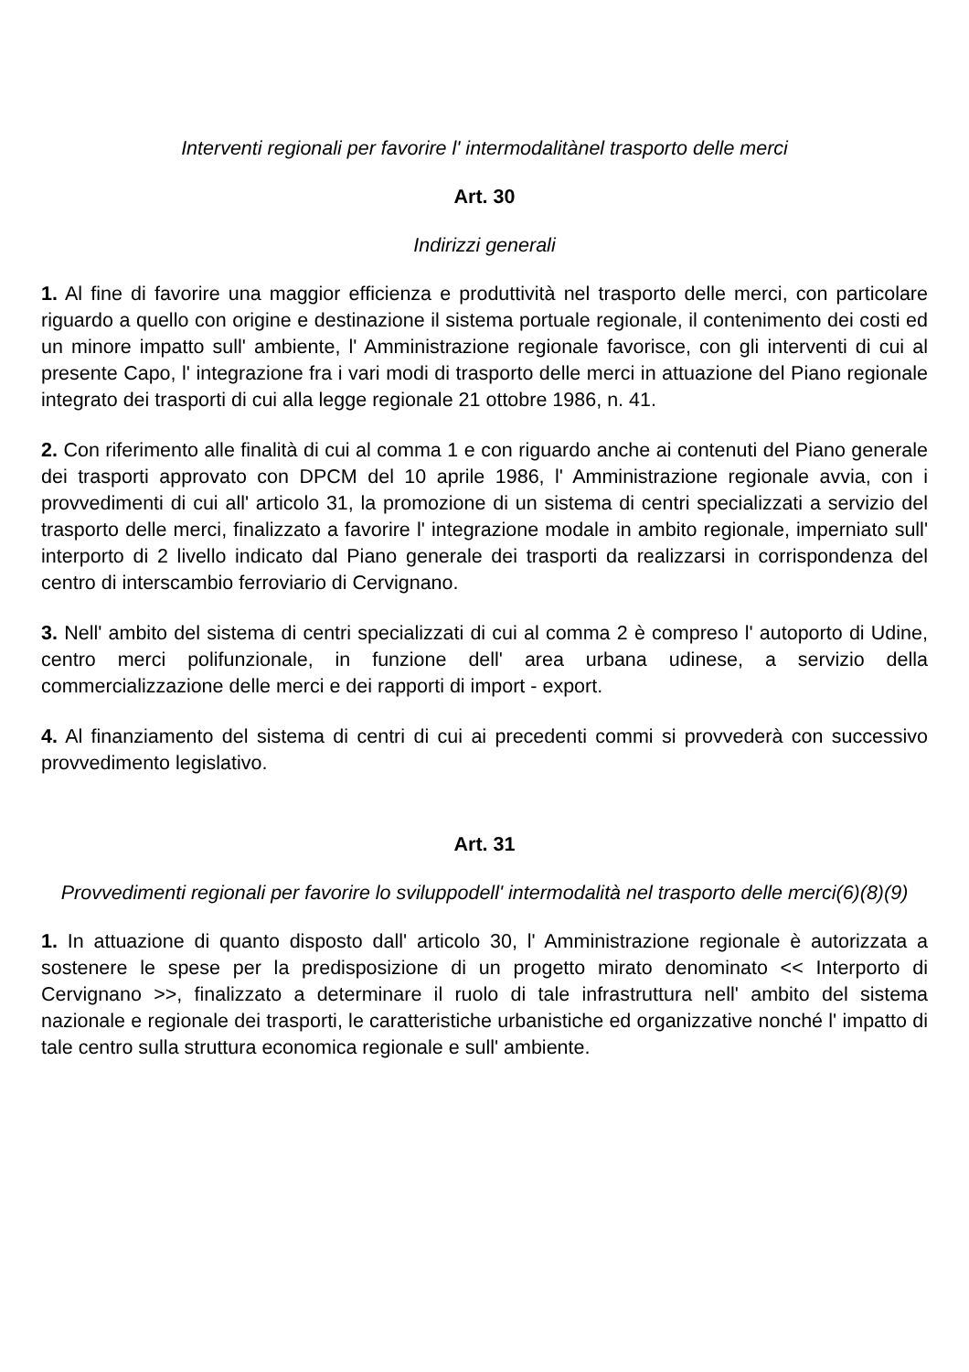Interventi regionali per favorire l' intermodalitànel trasporto delle merci
Art. 30
Indirizzi generali
1. Al fine di favorire una maggior efficienza e produttività nel trasporto delle merci, con particolare riguardo a quello con origine e destinazione il sistema portuale regionale, il contenimento dei costi ed un minore impatto sull' ambiente, l' Amministrazione regionale favorisce, con gli interventi di cui al presente Capo, l' integrazione fra i vari modi di trasporto delle merci in attuazione del Piano regionale integrato dei trasporti di cui alla legge regionale 21 ottobre 1986, n. 41.
2. Con riferimento alle finalità di cui al comma 1 e con riguardo anche ai contenuti del Piano generale dei trasporti approvato con DPCM del 10 aprile 1986, l' Amministrazione regionale avvia, con i provvedimenti di cui all' articolo 31, la promozione di un sistema di centri specializzati a servizio del trasporto delle merci, finalizzato a favorire l' integrazione modale in ambito regionale, imperniato sull' interporto di 2 livello indicato dal Piano generale dei trasporti da realizzarsi in corrispondenza del centro di interscambio ferroviario di Cervignano.
3. Nell' ambito del sistema di centri specializzati di cui al comma 2 è compreso l' autoporto di Udine, centro merci polifunzionale, in funzione dell' area urbana udinese, a servizio della commercializzazione delle merci e dei rapporti di import - export.
4. Al finanziamento del sistema di centri di cui ai precedenti commi si provvederà con successivo provvedimento legislativo.
Art. 31
Provvedimenti regionali per favorire lo sviluppodell' intermodalità nel trasporto delle merci(6)(8)(9)
1. In attuazione di quanto disposto dall' articolo 30, l' Amministrazione regionale è autorizzata a sostenere le spese per la predisposizione di un progetto mirato denominato << Interporto di Cervignano >>, finalizzato a determinare il ruolo di tale infrastruttura nell' ambito del sistema nazionale e regionale dei trasporti, le caratteristiche urbanistiche ed organizzative nonché l' impatto di tale centro sulla struttura economica regionale e sull' ambiente.